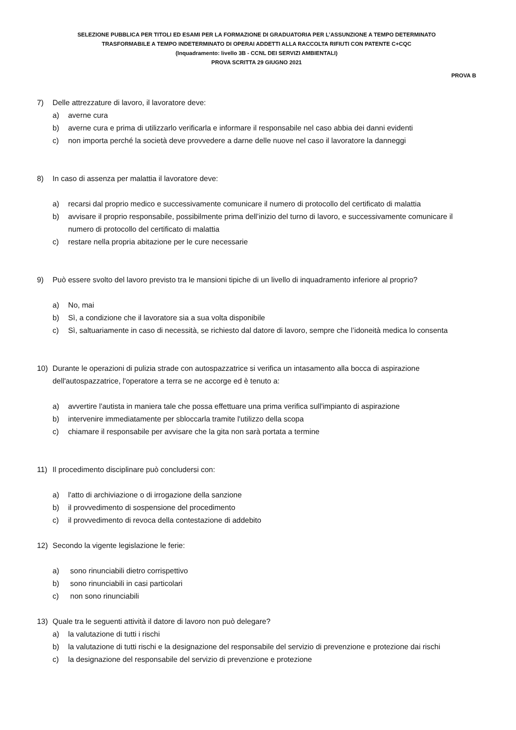SELEZIONE PUBBLICA PER TITOLI ED ESAMI PER LA FORMAZIONE DI GRADUATORIA PER L’ASSUNZIONE A TEMPO DETERMINATO
TRASFORMABILE A TEMPO INDETERMINATO DI OPERAI ADDETTI ALLA RACCOLTA RIFIUTI CON PATENTE C+CQC
(Inquadramento: livello 3B - CCNL DEI SERVIZI AMBIENTALI)
PROVA SCRITTA 29 GIUGNO 2021
PROVA B
7) Delle attrezzature di lavoro, il lavoratore deve:
a) averne cura
b) averne cura e prima di utilizzarlo verificarla e informare il responsabile nel caso abbia dei danni evidenti
c) non importa perché la società deve provvedere a darne delle nuove nel caso il lavoratore la danneggi
8) In caso di assenza per malattia il lavoratore deve:
a) recarsi dal proprio medico e successivamente comunicare il numero di protocollo del certificato di malattia
b) avvisare il proprio responsabile, possibilmente prima dell’inizio del turno di lavoro, e successivamente comunicare il numero di protocollo del certificato di malattia
c) restare nella propria abitazione per le cure necessarie
9) Può essere svolto del lavoro previsto tra le mansioni tipiche di un livello di inquadramento inferiore al proprio?
a) No, mai
b) Sì, a condizione che il lavoratore sia a sua volta disponibile
c) Sì, saltuariamente in caso di necessità, se richiesto dal datore di lavoro, sempre che l’idoneità medica lo consenta
10) Durante le operazioni di pulizia strade con autospazzatrice si verifica un intasamento alla bocca di aspirazione dell'autospazzatrice, l'operatore a terra se ne accorge ed è tenuto a:
a) avvertire l'autista in maniera tale che possa effettuare una prima verifica sull'impianto di aspirazione
b) intervenire immediatamente per sbloccarla tramite l'utilizzo della scopa
c) chiamare il responsabile per avvisare che la gita non sarà portata a termine
11) Il procedimento disciplinare può concludersi con:
a) l'atto di archiviazione o di irrogazione della sanzione
b) il provvedimento di sospensione del procedimento
c) il provvedimento di revoca della contestazione di addebito
12) Secondo la vigente legislazione le ferie:
a) sono rinunciabili dietro corrispettivo
b) sono rinunciabili in casi particolari
c) non sono rinunciabili
13) Quale tra le seguenti attività il datore di lavoro non può delegare?
a) la valutazione di tutti i rischi
b) la valutazione di tutti rischi e la designazione del responsabile del servizio di prevenzione e protezione dai rischi
c) la designazione del responsabile del servizio di prevenzione e protezione